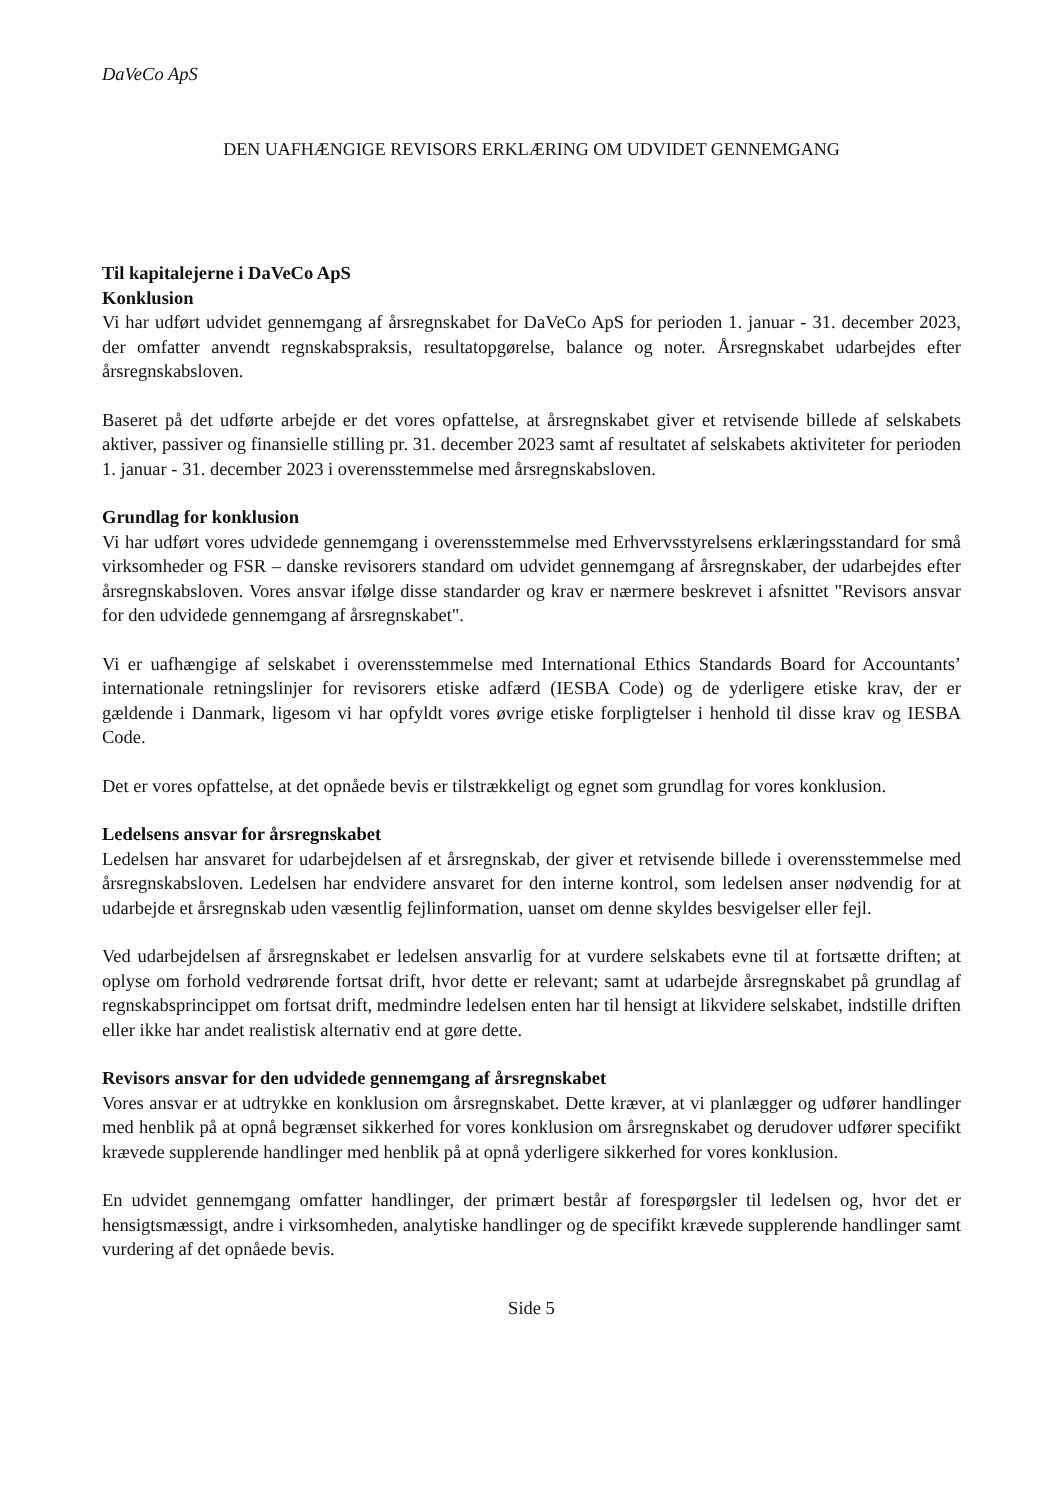DaVeCo ApS
DEN UAFHÆNGIGE REVISORS ERKLÆRING OM UDVIDET GENNEMGANG
Til kapitalejerne i DaVeCo ApS
Konklusion
Vi har udført udvidet gennemgang af årsregnskabet for DaVeCo ApS for perioden 1. januar - 31. december 2023, der omfatter anvendt regnskabspraksis, resultatopgørelse, balance og noter. Årsregnskabet udarbejdes efter årsregnskabsloven.
Baseret på det udførte arbejde er det vores opfattelse, at årsregnskabet giver et retvisende billede af selskabets aktiver, passiver og finansielle stilling pr. 31. december 2023 samt af resultatet af selskabets aktiviteter for perioden 1. januar - 31. december 2023 i overensstemmelse med årsregnskabsloven.
Grundlag for konklusion
Vi har udført vores udvidede gennemgang i overensstemmelse med Erhvervsstyrelsens erklæringsstandard for små virksomheder og FSR – danske revisorers standard om udvidet gennemgang af årsregnskaber, der udarbejdes efter årsregnskabsloven. Vores ansvar ifølge disse standarder og krav er nærmere beskrevet i afsnittet "Revisors ansvar for den udvidede gennemgang af årsregnskabet".
Vi er uafhængige af selskabet i overensstemmelse med International Ethics Standards Board for Accountants’ internationale retningslinjer for revisorers etiske adfærd (IESBA Code) og de yderligere etiske krav, der er gældende i Danmark, ligesom vi har opfyldt vores øvrige etiske forpligtelser i henhold til disse krav og IESBA Code.
Det er vores opfattelse, at det opnåede bevis er tilstrækkeligt og egnet som grundlag for vores konklusion.
Ledelsens ansvar for årsregnskabet
Ledelsen har ansvaret for udarbejdelsen af et årsregnskab, der giver et retvisende billede i overensstemmelse med årsregnskabsloven. Ledelsen har endvidere ansvaret for den interne kontrol, som ledelsen anser nødvendig for at udarbejde et årsregnskab uden væsentlig fejlinformation, uanset om denne skyldes besvigelser eller fejl.
Ved udarbejdelsen af årsregnskabet er ledelsen ansvarlig for at vurdere selskabets evne til at fortsætte driften; at oplyse om forhold vedrørende fortsat drift, hvor dette er relevant; samt at udarbejde årsregnskabet på grundlag af regnskabsprincippet om fortsat drift, medmindre ledelsen enten har til hensigt at likvidere selskabet, indstille driften eller ikke har andet realistisk alternativ end at gøre dette.
Revisors ansvar for den udvidede gennemgang af årsregnskabet
Vores ansvar er at udtrykke en konklusion om årsregnskabet. Dette kræver, at vi planlægger og udfører handlinger med henblik på at opnå begrænset sikkerhed for vores konklusion om årsregnskabet og derudover udfører specifikt krævede supplerende handlinger med henblik på at opnå yderligere sikkerhed for vores konklusion.
En udvidet gennemgang omfatter handlinger, der primært består af forespørgsler til ledelsen og, hvor det er hensigtsmæssigt, andre i virksomheden, analytiske handlinger og de specifikt krævede supplerende handlinger samt vurdering af det opnåede bevis.
Side 5